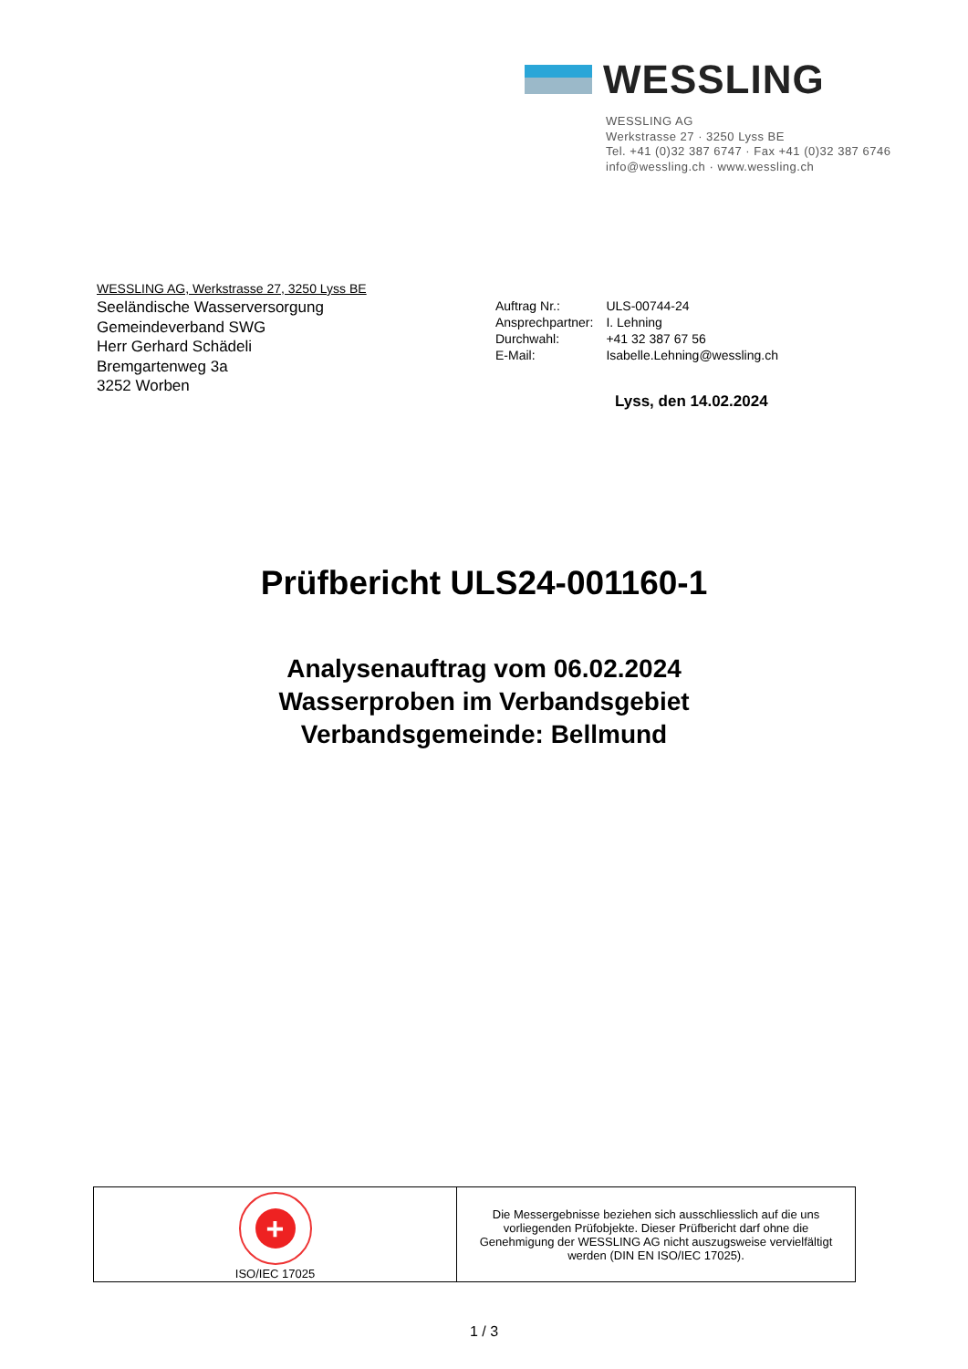WESSLING
WESSLING AG
Werkstrasse 27 · 3250 Lyss BE
Tel. +41 (0)32 387 6747 · Fax +41 (0)32 387 6746
info@wessling.ch · www.wessling.ch
WESSLING AG, Werkstrasse 27, 3250 Lyss BE
Seeländische Wasserversorgung
Gemeindeverband SWG
Herr Gerhard Schädeli
Bremgartenweg 3a
3252 Worben
| Auftrag Nr.: | ULS-00744-24 |
| Ansprechpartner: | I. Lehning |
| Durchwahl: | +41 32 387 67 56 |
| E-Mail: | Isabelle.Lehning@wessling.ch |
Lyss, den 14.02.2024
Prüfbericht ULS24-001160-1
Analysenauftrag vom 06.02.2024
Wasserproben im Verbandsgebiet
Verbandsgemeinde: Bellmund
| + ISO/IEC 17025 | Die Messergebnisse beziehen sich ausschliesslich auf die uns vorliegenden Prüfobjekte. Dieser Prüfbericht darf ohne die Genehmigung der WESSLING AG nicht auszugsweise vervielfältigt werden (DIN EN ISO/IEC 17025). |
1 / 3